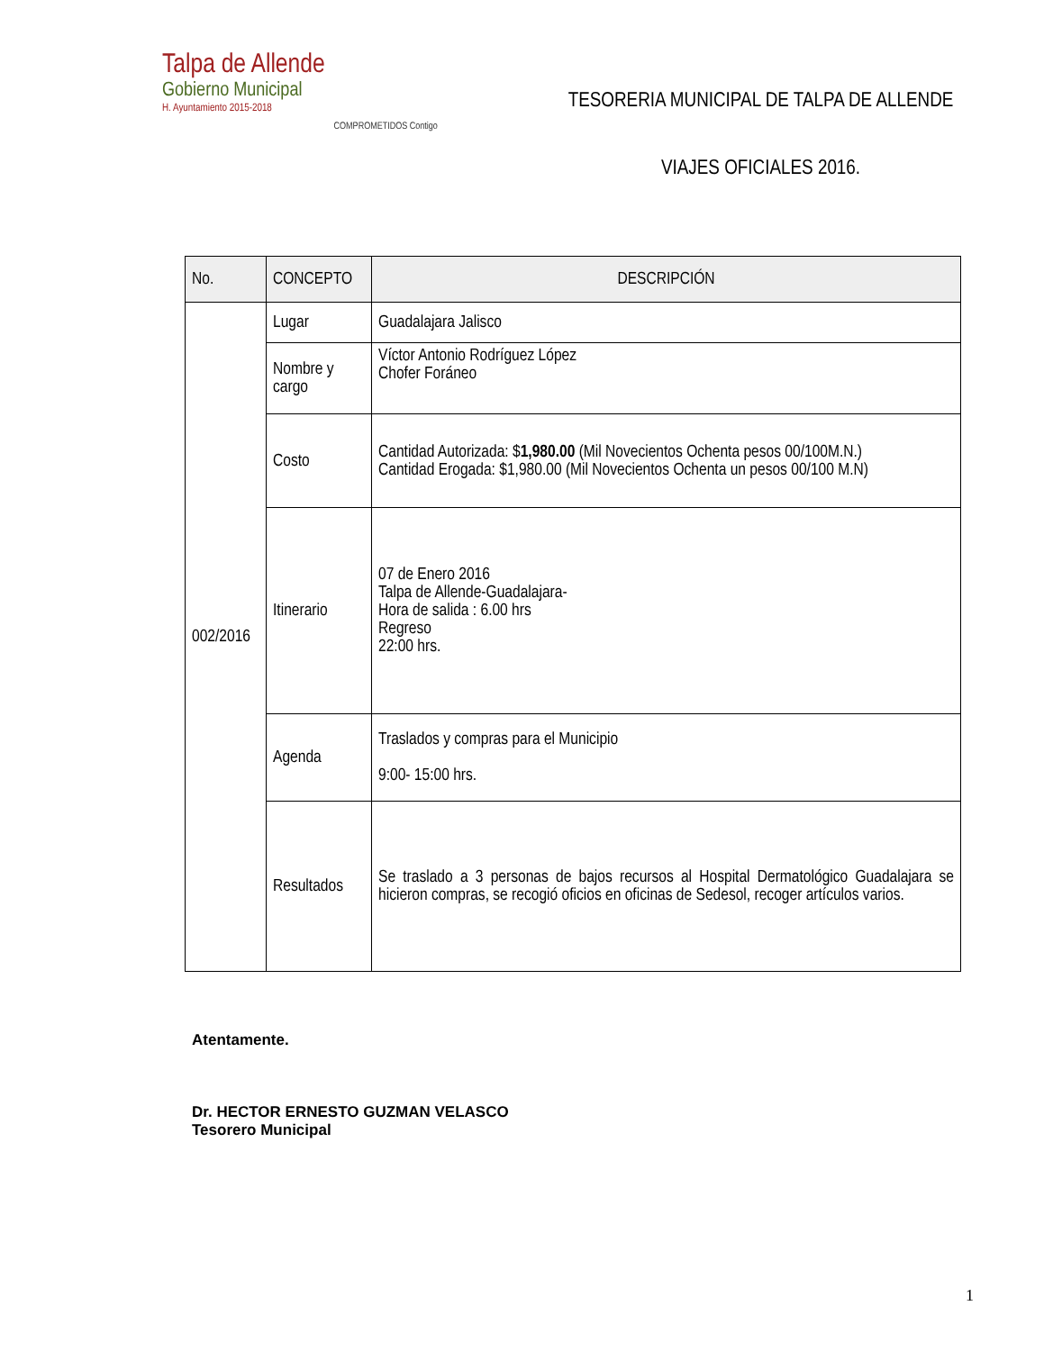Talpa de Allende
Gobierno Municipal
H. Ayuntamiento 2015-2018
COMPROMETIDOS Contigo
TESORERIA MUNICIPAL DE TALPA DE ALLENDE
VIAJES OFICIALES 2016.
| No. | CONCEPTO | DESCRIPCIÓN |
| --- | --- | --- |
| 002/2016 | Lugar | Guadalajara Jalisco |
| | Nombre y cargo | Víctor Antonio Rodríguez López Chofer Foráneo |
| | Costo | Cantidad Autorizada: $ 1,980.00 (Mil Novecientos Ochenta pesos 00/100M.N.) Cantidad Erogada: $1,980.00 (Mil Novecientos Ochenta un pesos 00/100 M.N) |
| | Itinerario | 07 de Enero 2016 Talpa de Allende-Guadalajara- Hora de salida : 6.00 hrs Regreso 22:00 hrs. |
| | Agenda | Traslados y compras para el Municipio 9:00- 15:00 hrs. |
| | Resultados | Se traslado a 3 personas de bajos recursos al Hospital Dermatológico Guadalajara se hicieron compras, se recogió oficios en oficinas de Sedesol, recoger artículos varios. |
Atentamente.
Dr. HECTOR ERNESTO GUZMAN VELASCO
Tesorero Municipal
1